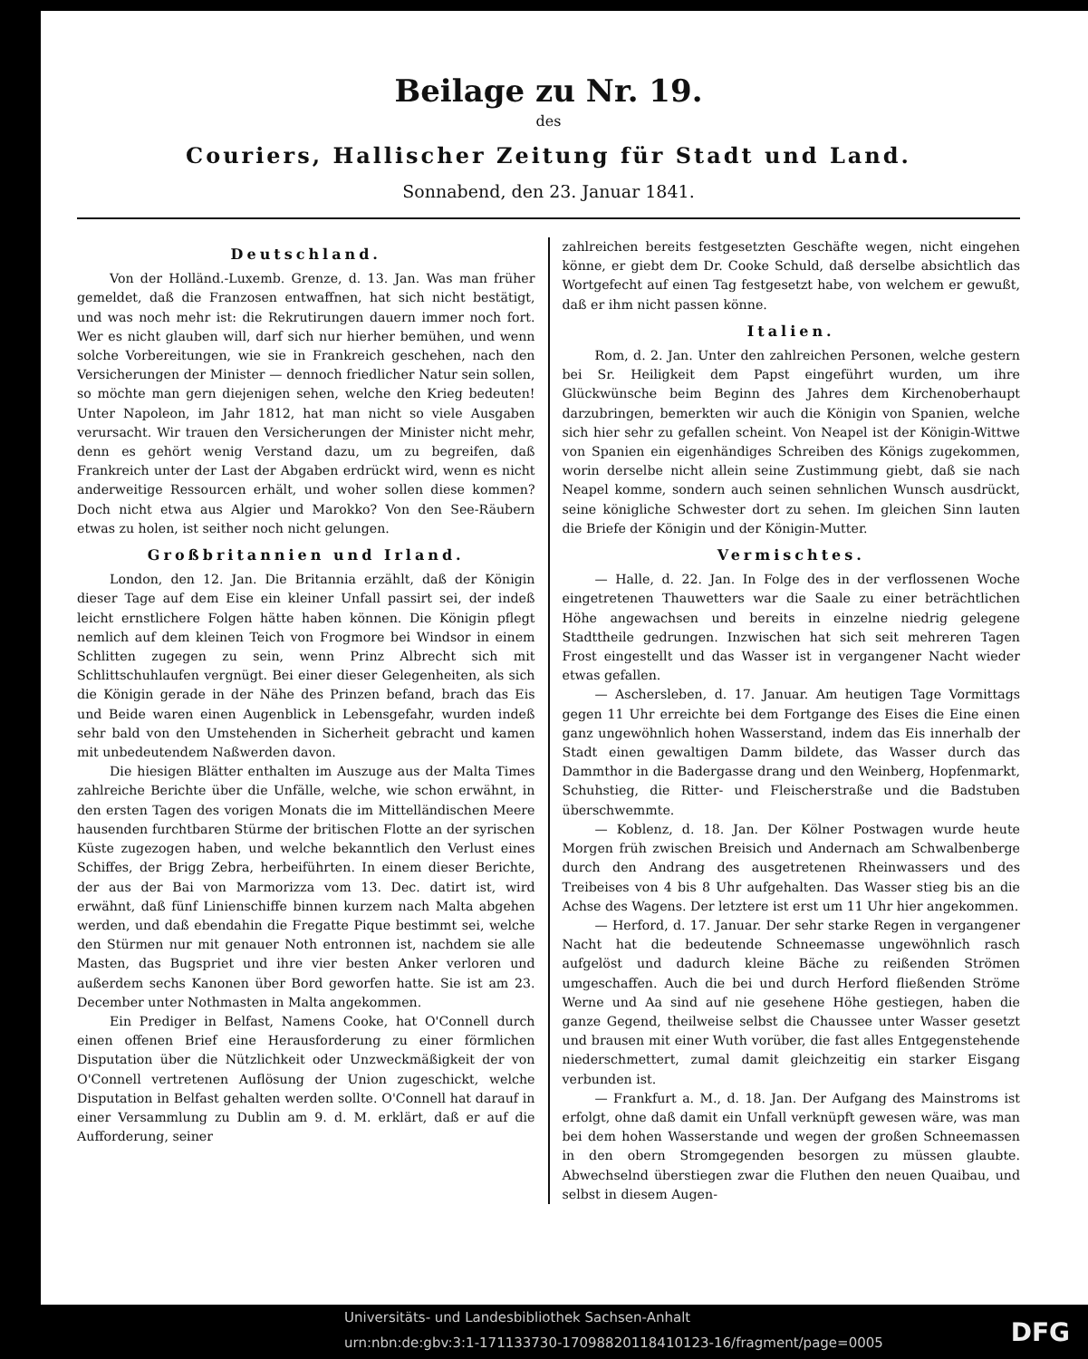Beilage zu Nr. 19.
des
Couriers, Hallischer Zeitung für Stadt und Land.
Sonnabend, den 23. Januar 1841.
Deutschland.
Von der Holländ.-Luxemb. Grenze, d. 13. Jan. Was man früher gemeldet, daß die Franzosen entwaffnen, hat sich nicht bestätigt, und was noch mehr ist: die Rekrutirungen dauern immer noch fort. Wer es nicht glauben will, darf sich nur hierher bemühen, und wenn solche Vorbereitungen, wie sie in Frankreich geschehen, nach den Versicherungen der Minister — dennoch friedlicher Natur sein sollen, so möchte man gern diejenigen sehen, welche den Krieg bedeuten! Unter Napoleon, im Jahr 1812, hat man nicht so viele Ausgaben verursacht. Wir trauen den Versicherungen der Minister nicht mehr, denn es gehört wenig Verstand dazu, um zu begreifen, daß Frankreich unter der Last der Abgaben erdrückt wird, wenn es nicht anderweitige Ressourcen erhält, und woher sollen diese kommen? Doch nicht etwa aus Algier und Marokko? Von den See-Räubern etwas zu holen, ist seither noch nicht gelungen.
Großbritannien und Irland.
London, den 12. Jan. Die Britannia erzählt, daß der Königin dieser Tage auf dem Eise ein kleiner Unfall passirt sei, der indeß leicht ernstlichere Folgen hätte haben können. Die Königin pflegt nemlich auf dem kleinen Teich von Frogmore bei Windsor in einem Schlitten zugegen zu sein, wenn Prinz Albrecht sich mit Schlittschuhlaufen vergnügt. Bei einer dieser Gelegenheiten, als sich die Königin gerade in der Nähe des Prinzen befand, brach das Eis und Beide waren einen Augenblick in Lebensgefahr, wurden indeß sehr bald von den Umstehenden in Sicherheit gebracht und kamen mit unbedeutendem Naßwerden davon.
Die hiesigen Blätter enthalten im Auszuge aus der Malta Times zahlreiche Berichte über die Unfälle, welche, wie schon erwähnt, in den ersten Tagen des vorigen Monats die im Mittelländischen Meere hausenden furchtbaren Stürme der britischen Flotte an der syrischen Küste zugezogen haben, und welche bekanntlich den Verlust eines Schiffes, der Brigg Zebra, herbeiführten. In einem dieser Berichte, der aus der Bai von Marmorizza vom 13. Dec. datirt ist, wird erwähnt, daß fünf Linienschiffe binnen kurzem nach Malta abgehen werden, und daß ebendahin die Fregatte Pique bestimmt sei, welche den Stürmen nur mit genauer Noth entronnen ist, nachdem sie alle Masten, das Bugspriet und ihre vier besten Anker verloren und außerdem sechs Kanonen über Bord geworfen hatte. Sie ist am 23. December unter Nothmasten in Malta angekommen.
Ein Prediger in Belfast, Namens Cooke, hat O'Connell durch einen offenen Brief eine Herausforderung zu einer förmlichen Disputation über die Nützlichkeit oder Unzweckmäßigkeit der von O'Connell vertretenen Auflösung der Union zugeschickt, welche Disputation in Belfast gehalten werden sollte. O'Connell hat darauf in einer Versammlung zu Dublin am 9. d. M. erklärt, daß er auf die Aufforderung, seiner
zahlreichen bereits festgesetzten Geschäfte wegen, nicht eingehen könne, er giebt dem Dr. Cooke Schuld, daß derselbe absichtlich das Wortgefecht auf einen Tag festgesetzt habe, von welchem er gewußt, daß er ihm nicht passen könne.
Italien.
Rom, d. 2. Jan. Unter den zahlreichen Personen, welche gestern bei Sr. Heiligkeit dem Papst eingeführt wurden, um ihre Glückwünsche beim Beginn des Jahres dem Kirchenoberhaupt darzubringen, bemerkten wir auch die Königin von Spanien, welche sich hier sehr zu gefallen scheint. Von Neapel ist der Königin-Wittwe von Spanien ein eigenhändiges Schreiben des Königs zugekommen, worin derselbe nicht allein seine Zustimmung giebt, daß sie nach Neapel komme, sondern auch seinen sehnlichen Wunsch ausdrückt, seine königliche Schwester dort zu sehen. Im gleichen Sinn lauten die Briefe der Königin und der Königin-Mutter.
Vermischtes.
— Halle, d. 22. Jan. In Folge des in der verflossenen Woche eingetretenen Thauwetters war die Saale zu einer beträchtlichen Höhe angewachsen und bereits in einzelne niedrig gelegene Stadttheile gedrungen. Inzwischen hat sich seit mehreren Tagen Frost eingestellt und das Wasser ist in vergangener Nacht wieder etwas gefallen.
— Aschersleben, d. 17. Januar. Am heutigen Tage Vormittags gegen 11 Uhr erreichte bei dem Fortgange des Eises die Eine einen ganz ungewöhnlich hohen Wasserstand, indem das Eis innerhalb der Stadt einen gewaltigen Damm bildete, das Wasser durch das Dammthor in die Badergasse drang und den Weinberg, Hopfenmarkt, Schuhstieg, die Ritter- und Fleischerstraße und die Badstuben überschwemmte.
— Koblenz, d. 18. Jan. Der Kölner Postwagen wurde heute Morgen früh zwischen Breisich und Andernach am Schwalbenberge durch den Andrang des ausgetretenen Rheinwassers und des Treibeises von 4 bis 8 Uhr aufgehalten. Das Wasser stieg bis an die Achse des Wagens. Der letztere ist erst um 11 Uhr hier angekommen.
— Herford, d. 17. Januar. Der sehr starke Regen in vergangener Nacht hat die bedeutende Schneemasse ungewöhnlich rasch aufgelöst und dadurch kleine Bäche zu reißenden Strömen umgeschaffen. Auch die bei und durch Herford fließenden Ströme Werne und Aa sind auf nie gesehene Höhe gestiegen, haben die ganze Gegend, theilweise selbst die Chaussee unter Wasser gesetzt und brausen mit einer Wuth vorüber, die fast alles Entgegenstehende niederschmettert, zumal damit gleichzeitig ein starker Eisgang verbunden ist.
— Frankfurt a. M., d. 18. Jan. Der Aufgang des Mainstroms ist erfolgt, ohne daß damit ein Unfall verknüpft gewesen wäre, was man bei dem hohen Wasserstande und wegen der großen Schneemassen in den obern Stromgegenden besorgen zu müssen glaubte. Abwechselnd überstiegen zwar die Fluthen den neuen Quaibau, und selbst in diesem Augen-
Universitäts- und Landesbibliothek Sachsen-Anhalt
urn:nbn:de:gbv:3:1-171133730-17098820118410123-16/fragment/page=0005
DFG